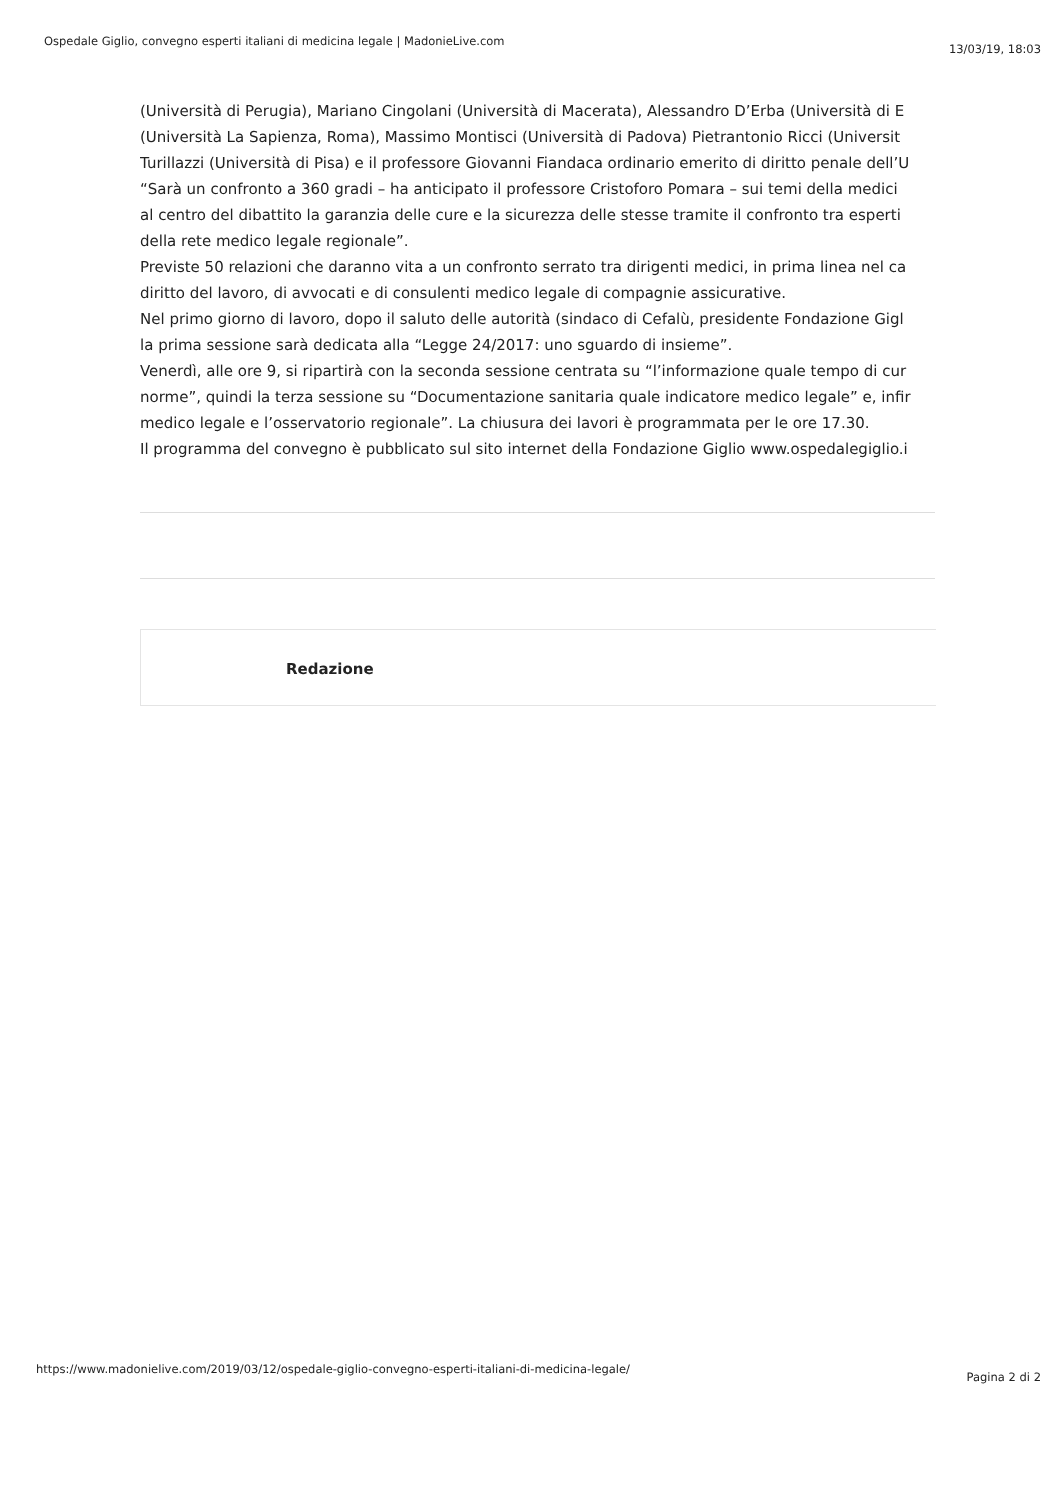Ospedale Giglio, convegno esperti italiani di medicina legale | MadonieLive.com 13/03/19, 18:03
(Università di Perugia), Mariano Cingolani (Università di Macerata), Alessandro D’Erba (Università di E
(Università La Sapienza, Roma), Massimo Montisci (Università di Padova) Pietrantonio Ricci (Universit
Turillazzi (Università di Pisa) e il professore Giovanni Fiandaca ordinario emerito di diritto penale dell’U
“Sarà un confronto a 360 gradi – ha anticipato il professore Cristoforo Pomara – sui temi della medici
al centro del dibattito la garanzia delle cure e la sicurezza delle stesse tramite il confronto tra esperti
della rete medico legale regionale”.
Previste 50 relazioni che daranno vita a un confronto serrato tra dirigenti medici, in prima linea nel ca
diritto del lavoro, di avvocati e di consulenti medico legale di compagnie assicurative.
Nel primo giorno di lavoro, dopo il saluto delle autorità (sindaco di Cefalù, presidente Fondazione Gigl
la prima sessione sarà dedicata alla “Legge 24/2017: uno sguardo di insieme”.
Venerdì, alle ore 9, si ripartirà con la seconda sessione centrata su “l’informazione quale tempo di cur
norme”, quindi la terza sessione su “Documentazione sanitaria quale indicatore medico legale” e, infir
medico legale e l’osservatorio regionale”. La chiusura dei lavori è programmata per le ore 17.30.
Il programma del convegno è pubblicato sul sito internet della Fondazione Giglio www.ospedalegiglio.i
Redazione
https://www.madonielive.com/2019/03/12/ospedale-giglio-convegno-esperti-italiani-di-medicina-legale/ Pagina 2 di 2